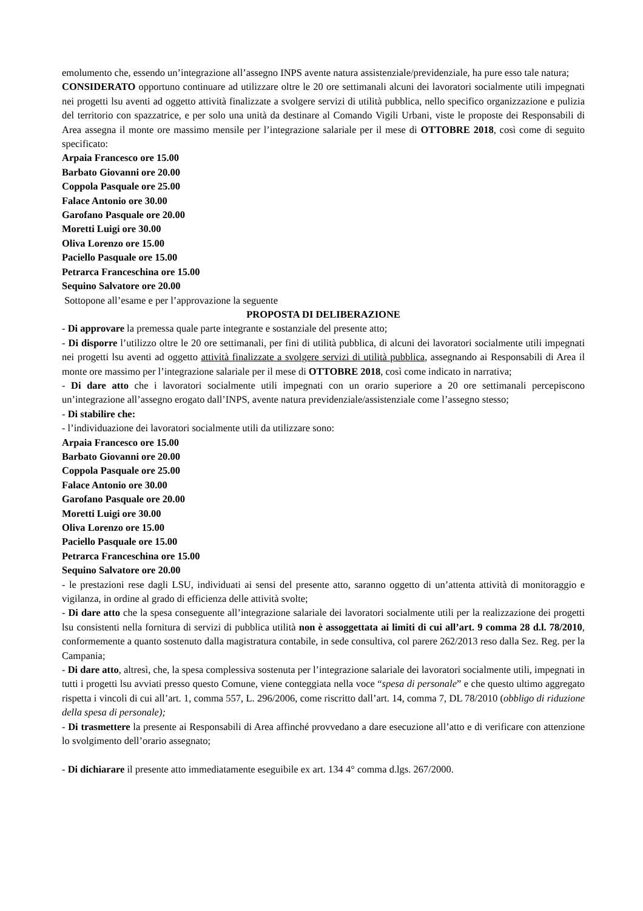emolumento che, essendo un’integrazione all’assegno INPS avente natura assistenziale/previdenziale, ha pure esso tale natura;
CONSIDERATO opportuno continuare ad utilizzare oltre le 20 ore settimanali alcuni dei lavoratori socialmente utili impegnati nei progetti lsu aventi ad oggetto attività finalizzate a svolgere servizi di utilità pubblica, nello specifico organizzazione e pulizia del territorio con spazzatrice, e per solo una unità da destinare al Comando Vigili Urbani, viste le proposte dei Responsabili di Area assegna il monte ore massimo mensile per l’integrazione salariale per il mese di OTTOBRE 2018, così come di seguito specificato:
Arpaia Francesco ore 15.00
Barbato Giovanni ore 20.00
Coppola Pasquale ore 25.00
Falace Antonio ore 30.00
Garofano Pasquale ore 20.00
Moretti Luigi ore 30.00
Oliva Lorenzo ore 15.00
Paciello Pasquale ore 15.00
Petrarca Franceschina ore 15.00
Sequino Salvatore ore 20.00
Sottopone all’esame e per l’approvazione la seguente
PROPOSTA DI DELIBERAZIONE
- Di approvare la premessa quale parte integrante e sostanziale del presente atto;
- Di disporre l’utilizzo oltre le 20 ore settimanali, per fini di utilità pubblica, di alcuni dei lavoratori socialmente utili impegnati nei progetti lsu aventi ad oggetto attività finalizzate a svolgere servizi di utilità pubblica, assegnando ai Responsabili di Area il monte ore massimo per l’integrazione salariale per il mese di OTTOBRE 2018, così come indicato in narrativa;
- Di dare atto che i lavoratori socialmente utili impegnati con un orario superiore a 20 ore settimanali percepiscono un’integrazione all’assegno erogato dall’INPS, avente natura previdenziale/assistenziale come l’assegno stesso;
- Di stabilire che:
- l’individuazione dei lavoratori socialmente utili da utilizzare sono:
Arpaia Francesco ore 15.00
Barbato Giovanni ore 20.00
Coppola Pasquale ore 25.00
Falace Antonio ore 30.00
Garofano Pasquale ore 20.00
Moretti Luigi ore 30.00
Oliva Lorenzo ore 15.00
Paciello Pasquale ore 15.00
Petrarca Franceschina ore 15.00
Sequino Salvatore ore 20.00
- le prestazioni rese dagli LSU, individuati ai sensi del presente atto, saranno oggetto di un’attenta attività di monitoraggio e vigilanza, in ordine al grado di efficienza delle attività svolte;
- Di dare atto che la spesa conseguente all’integrazione salariale dei lavoratori socialmente utili per la realizzazione dei progetti lsu consistenti nella fornitura di servizi di pubblica utilità non è assoggettata ai limiti di cui all’art. 9 comma 28 d.l. 78/2010, conformemente a quanto sostenuto dalla magistratura contabile, in sede consultiva, col parere 262/2013 reso dalla Sez. Reg. per la Campania;
- Di dare atto, altresì, che, la spesa complessiva sostenuta per l’integrazione salariale dei lavoratori socialmente utili, impegnati in tutti i progetti lsu avviati presso questo Comune, viene conteggiata nella voce “spesa di personale” e che questo ultimo aggregato rispetta i vincoli di cui all’art. 1, comma 557, L. 296/2006, come riscritto dall’art. 14, comma 7, DL 78/2010 (obbligo di riduzione della spesa di personale);
- Di trasmettere la presente ai Responsabili di Area affinché provvedano a dare esecuzione all’atto e di verificare con attenzione lo svolgimento dell’orario assegnato;
- Di dichiarare il presente atto immediatamente eseguibile ex art. 134 4° comma d.lgs. 267/2000.